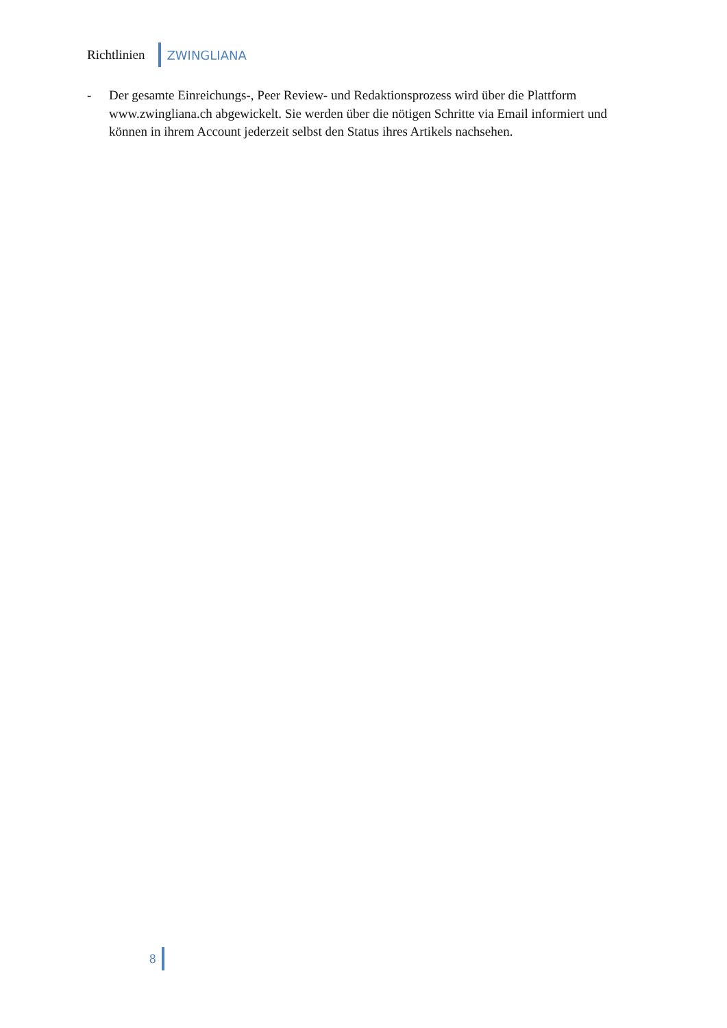Richtlinien ZWINGLIANA
- Der gesamte Einreichungs-, Peer Review- und Redaktionsprozess wird über die Plattform www.zwingliana.ch abgewickelt. Sie werden über die nötigen Schritte via Email informiert und können in ihrem Account jederzeit selbst den Status ihres Artikels nachsehen.
8